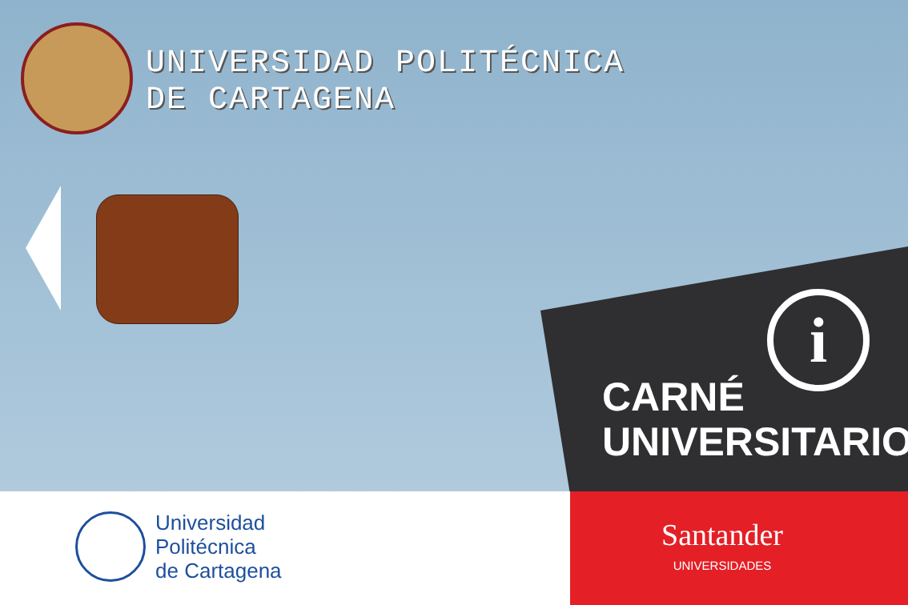UNIVERSIDAD POLITÉCNICA
DE CARTAGENA
i
CARNÉ
UNIVERSITARIO
Universidad
Politécnica
de Cartagena
Santander
UNIVERSIDADES